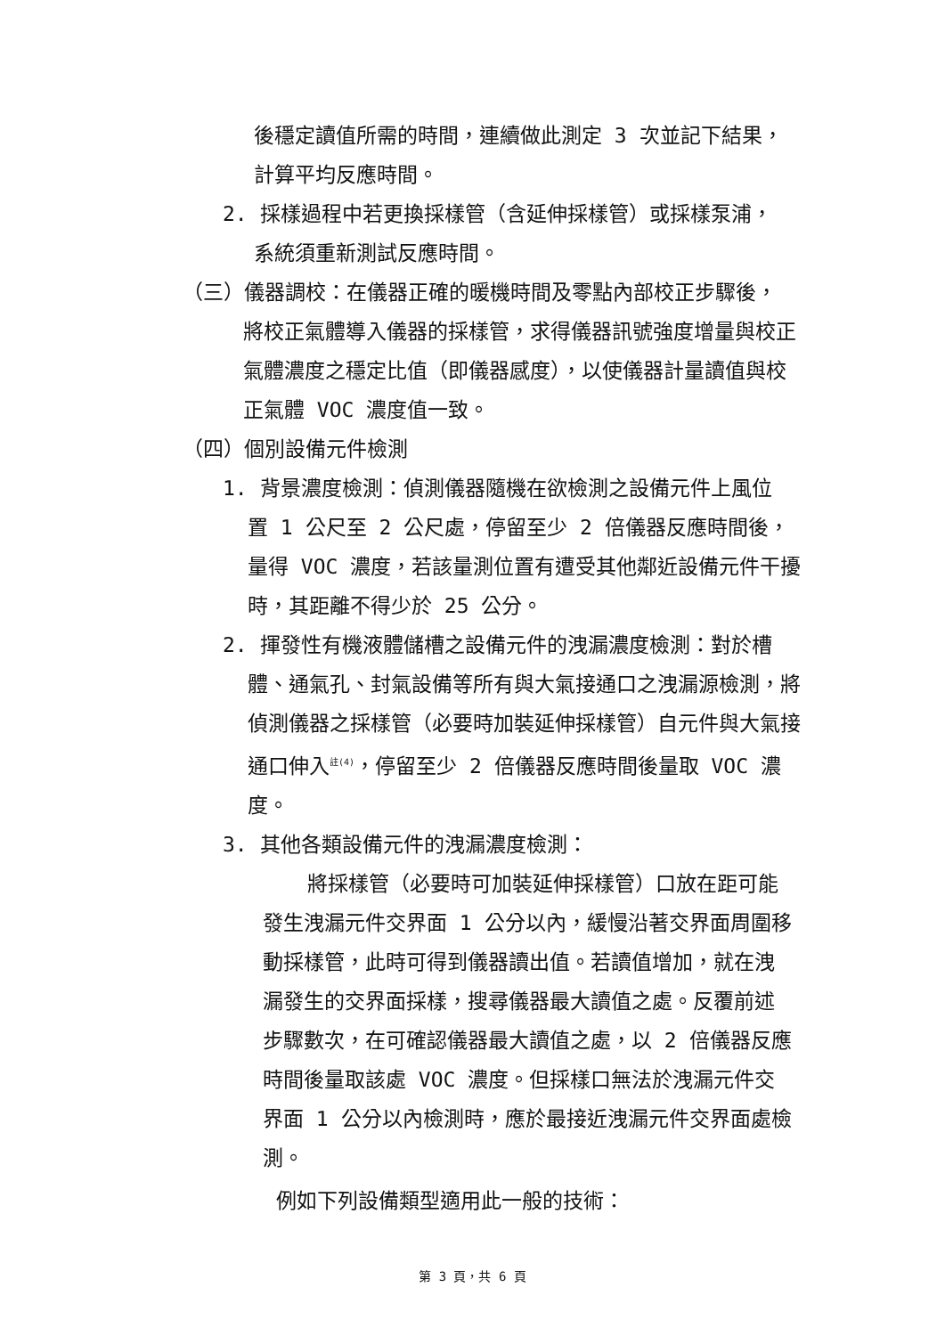後穩定讀值所需的時間，連續做此測定 3 次並記下結果，計算平均反應時間。
2. 採樣過程中若更換採樣管（含延伸採樣管）或採樣泵浦，
系統須重新測試反應時間。
（三）儀器調校：在儀器正確的暖機時間及零點內部校正步驟後，
將校正氣體導入儀器的採樣管，求得儀器訊號強度增量與校正氣體濃度之穩定比值（即儀器感度），以使儀器計量讀值與校正氣體 VOC 濃度值一致。
（四）個別設備元件檢測
1. 背景濃度檢測：偵測儀器隨機在欲檢測之設備元件上風位
置 1 公尺至 2 公尺處，停留至少 2 倍儀器反應時間後，量得 VOC 濃度，若該量測位置有遭受其他鄰近設備元件干擾時，其距離不得少於 25 公分。
2. 揮發性有機液體儲槽之設備元件的洩漏濃度檢測：對於槽
體、通氣孔、封氣設備等所有與大氣接通口之洩漏源檢測，將偵測儀器之採樣管（必要時加裝延伸採樣管）自元件與大氣接通口伸入<sup>註(4)</sup>，停留至少 2 倍儀器反應時間後量取 VOC 濃度。
3. 其他各類設備元件的洩漏濃度檢測：
將採樣管（必要時可加裝延伸採樣管）口放在距可能發生洩漏元件交界面 1 公分以內，緩慢沿著交界面周圍移動採樣管，此時可得到儀器讀出值。若讀值增加，就在洩漏發生的交界面採樣，搜尋儀器最大讀值之處。反覆前述步驟數次，在可確認儀器最大讀值之處，以 2 倍儀器反應時間後量取該處 VOC 濃度。但採樣口無法於洩漏元件交界面 1 公分以內檢測時，應於最接近洩漏元件交界面處檢測。
例如下列設備類型適用此一般的技術：
第 3 頁，共 6 頁